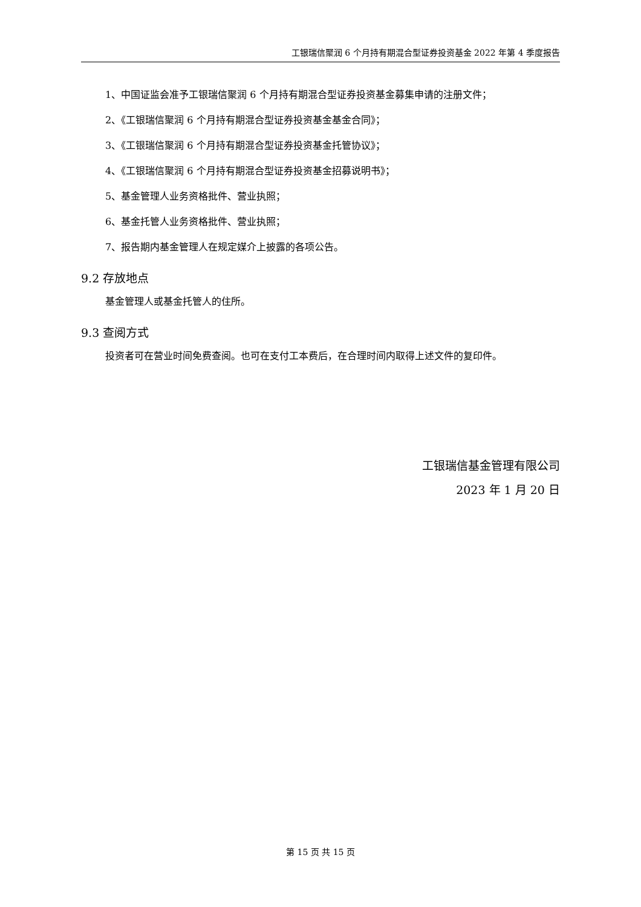工银瑞信聚润 6 个月持有期混合型证券投资基金 2022 年第 4 季度报告
1、中国证监会准予工银瑞信聚润 6 个月持有期混合型证券投资基金募集申请的注册文件；
2、《工银瑞信聚润 6 个月持有期混合型证券投资基金基金合同》；
3、《工银瑞信聚润 6 个月持有期混合型证券投资基金托管协议》；
4、《工银瑞信聚润 6 个月持有期混合型证券投资基金招募说明书》；
5、基金管理人业务资格批件、营业执照；
6、基金托管人业务资格批件、营业执照；
7、报告期内基金管理人在规定媒介上披露的各项公告。
9.2 存放地点
基金管理人或基金托管人的住所。
9.3 查阅方式
投资者可在营业时间免费查阅。也可在支付工本费后，在合理时间内取得上述文件的复印件。
工银瑞信基金管理有限公司
2023 年 1 月 20 日
第 15 页 共 15 页